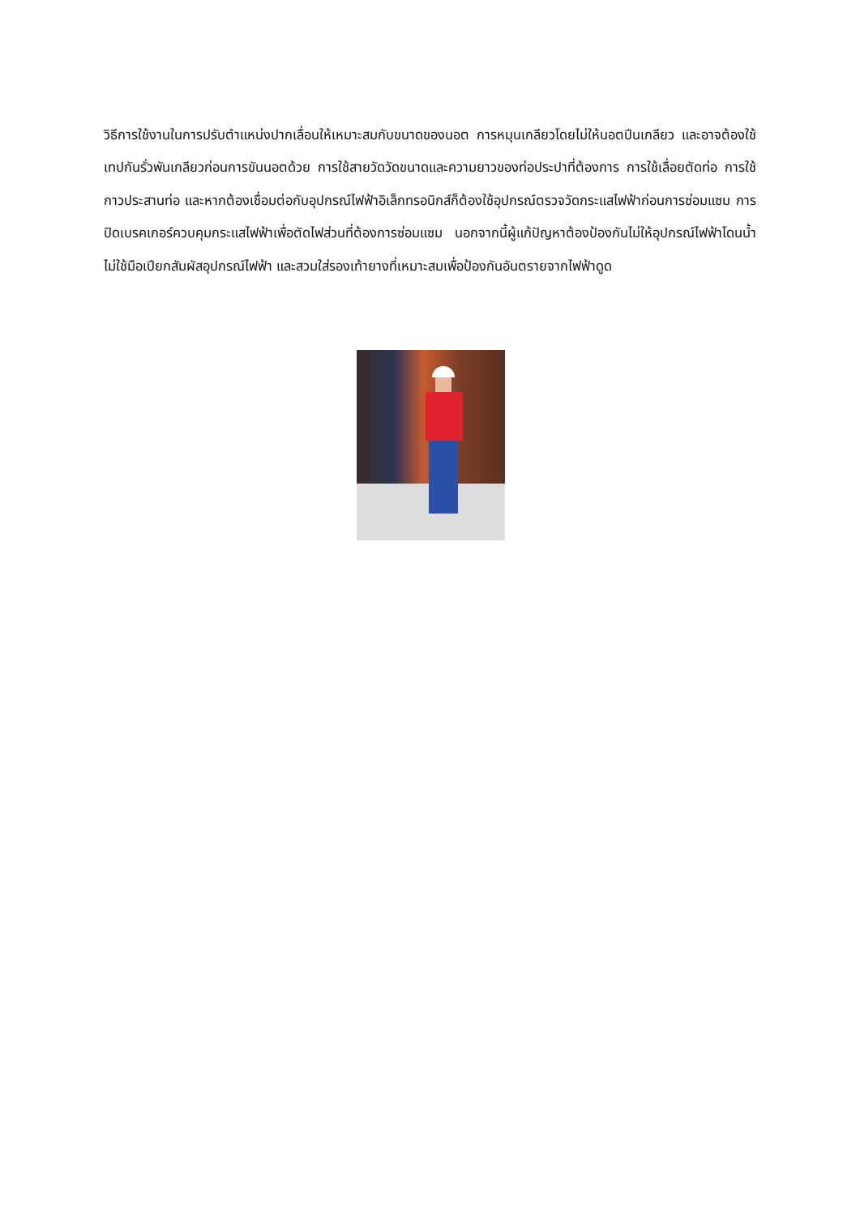วิธีการใช้งานในการปรับตำแหน่งปากเลื่อนให้เหมาะสมกับขนาดของนอต การหมุนเกลียวโดยไม่ให้นอตปีนเกลียว และอาจต้องใช้เทปกันรั่วพันเกลียวก่อนการขันนอตด้วย การใช้สายวัดวัดขนาดและความยาวของท่อประปาที่ต้องการ การใช้เลื่อยตัดท่อ การใช้กาวประสานท่อ และหากต้องเชื่อมต่อกับอุปกรณ์ไฟฟ้าอิเล็กทรอนิกส์ก็ต้องใช้อุปกรณ์ตรวจวัดกระแสไฟฟ้าก่อนการซ่อมแซม การปิดเบรคเกอร์ควบคุมกระแสไฟฟ้าเพื่อตัดไฟส่วนที่ต้องการซ่อมแซม นอกจากนี้ผู้แก้ปัญหาต้องป้องกันไม่ให้อุปกรณ์ไฟฟ้าโดนน้ำ ไม่ใช้มือเปียกสัมผัสอุปกรณ์ไฟฟ้า และสวมใส่รองเท้ายางที่เหมาะสมเพื่อป้องกันอันตรายจากไฟฟ้าดูด